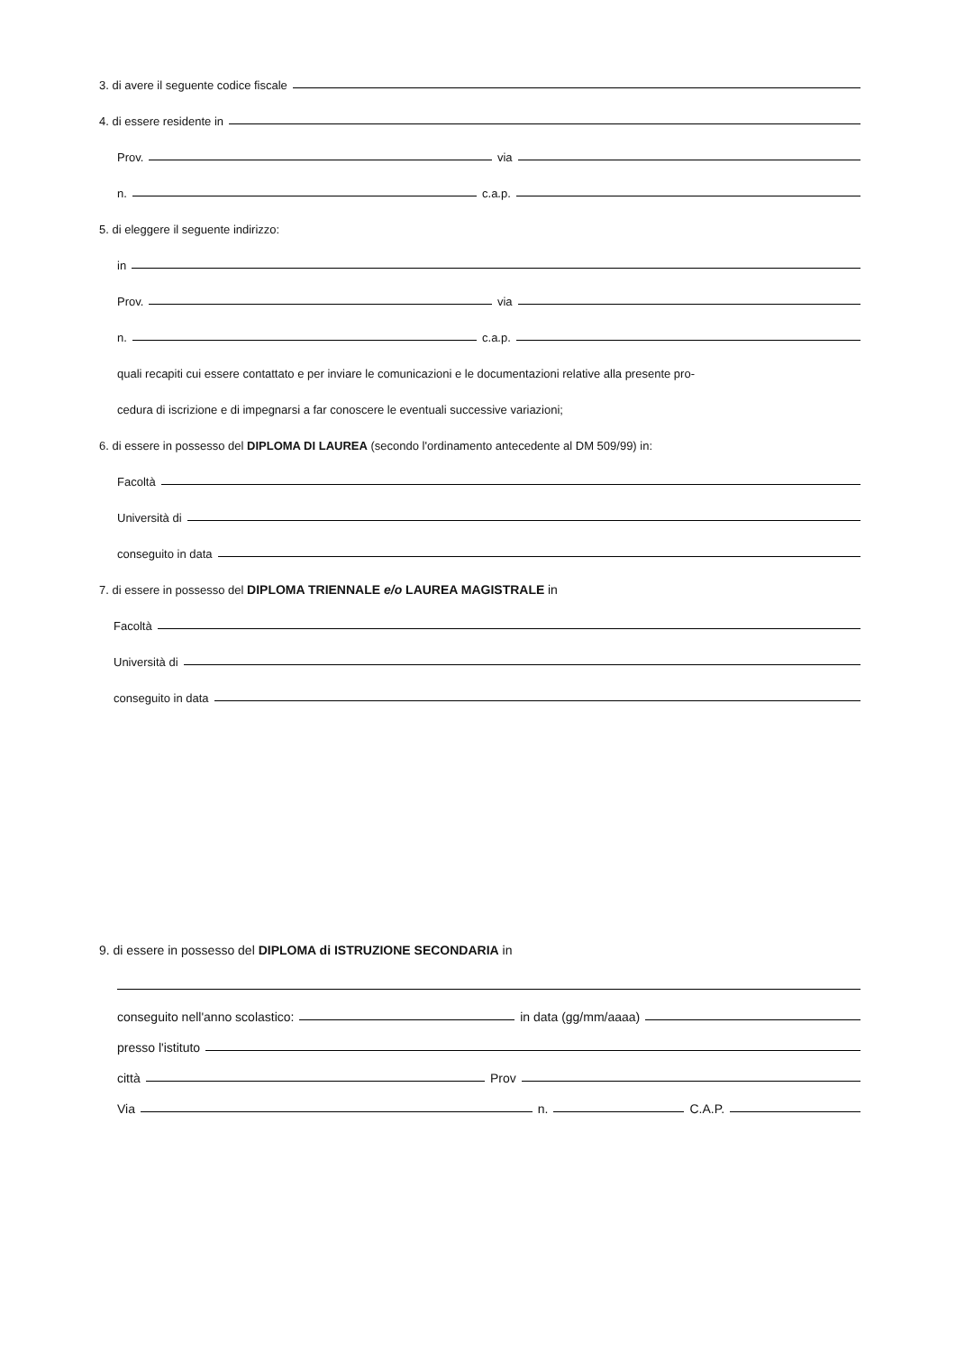3. di avere il seguente codice fiscale
4. di essere residente in
Prov.
via
n.
c.a.p.
5. di eleggere il seguente indirizzo:
in
Prov.
via
n.
c.a.p.
quali recapiti cui essere contattato e per inviare le comunicazioni e le documentazioni relative alla presente pro-
cedura di iscrizione e di impegnarsi a far conoscere le eventuali successive variazioni;
6. di essere in possesso del DIPLOMA DI LAUREA (secondo l'ordinamento antecedente al DM 509/99) in:
Facoltà
Università di
conseguito in data
7. di essere in possesso del DIPLOMA TRIENNALE e/o LAUREA MAGISTRALE in
Facoltà
Università di
conseguito in data
9. di essere in possesso del DIPLOMA di ISTRUZIONE SECONDARIA in
conseguito nell'anno scolastico:
in data (gg/mm/aaaa)
presso l'istituto
città
Prov
Via
n.
C.A.P.